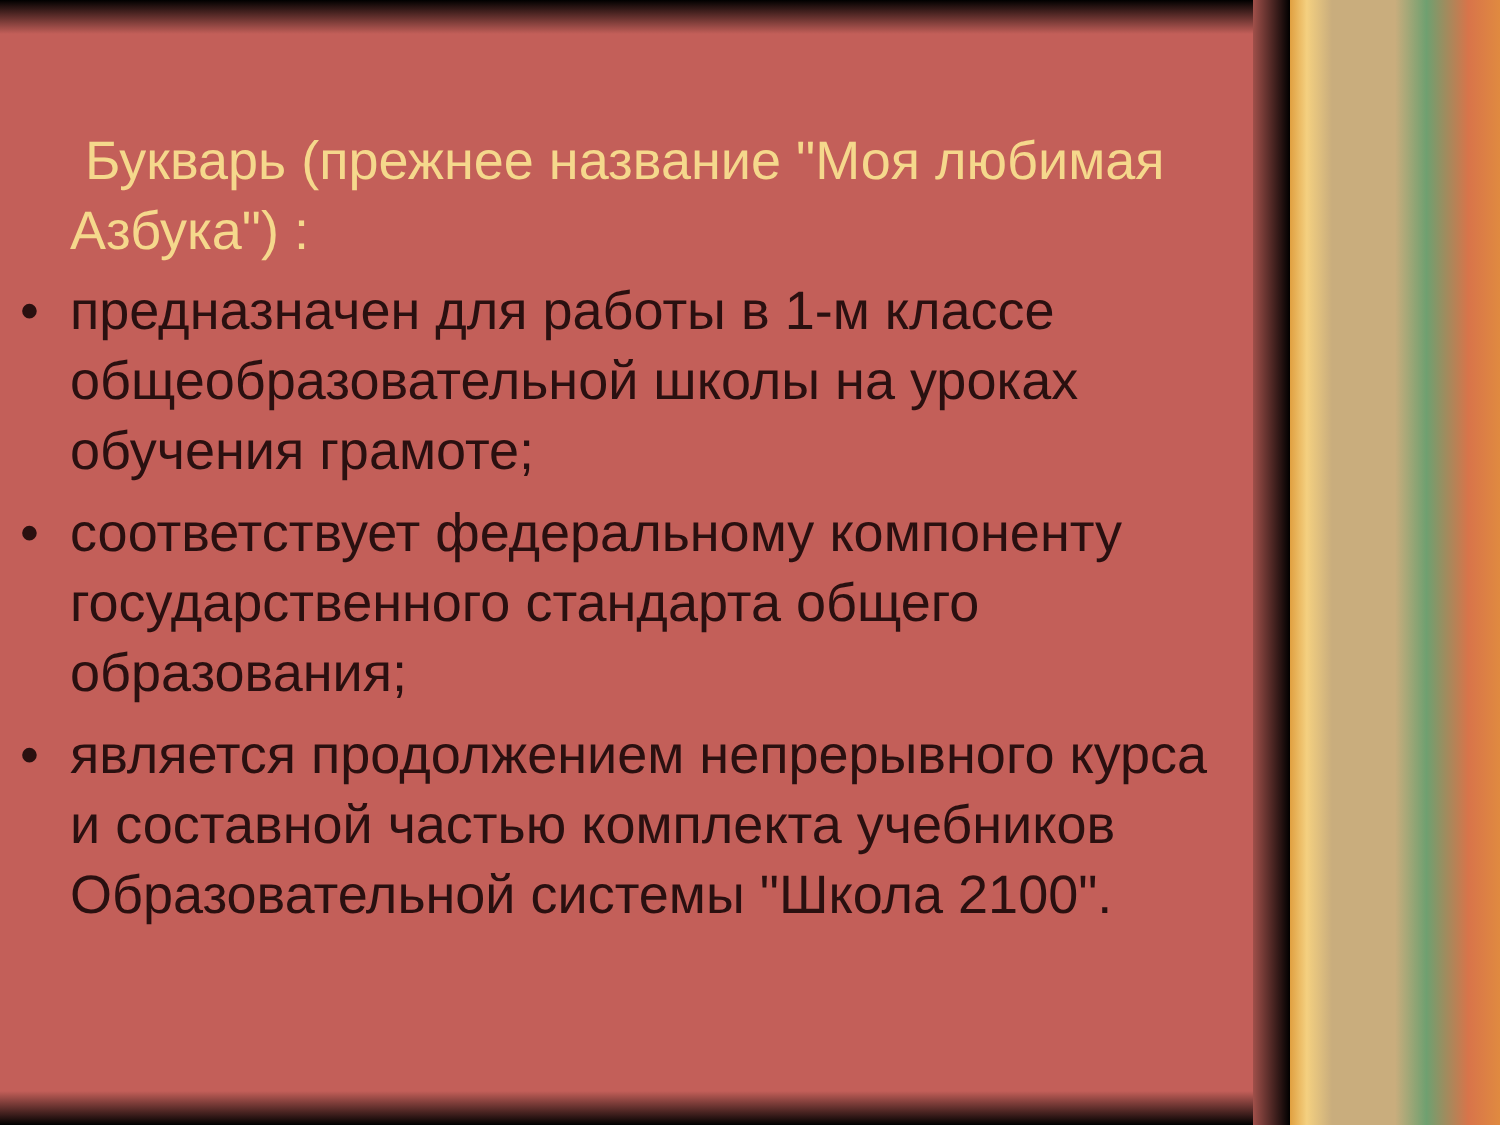Букварь (прежнее название "Моя любимая Азбука") :
• предназначен для работы в 1-м классе общеобразовательной школы на уроках обучения грамоте;
• соответствует федеральному компоненту государственного стандарта общего образования;
• является продолжением непрерывного курса и составной частью комплекта учебников Образовательной системы "Школа 2100".